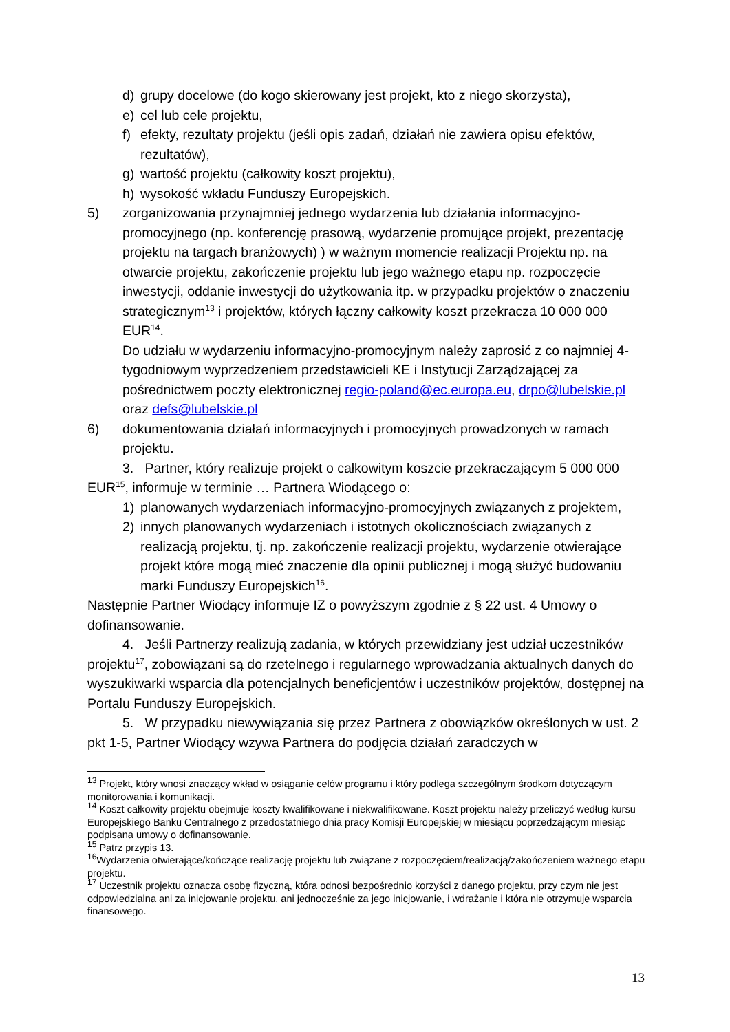d) grupy docelowe (do kogo skierowany jest projekt, kto z niego skorzysta),
e) cel lub cele projektu,
f) efekty, rezultaty projektu (jeśli opis zadań, działań nie zawiera opisu efektów, rezultatów),
g) wartość projektu (całkowity koszt projektu),
h) wysokość wkładu Funduszy Europejskich.
5) zorganizowania przynajmniej jednego wydarzenia lub działania informacyjno-promocyjnego (np. konferencję prasową, wydarzenie promujące projekt, prezentację projektu na targach branżowych) ) w ważnym momencie realizacji Projektu np. na otwarcie projektu, zakończenie projektu lub jego ważnego etapu np. rozpoczęcie inwestycji, oddanie inwestycji do użytkowania itp. w przypadku projektów o znaczeniu strategicznym<sup>13</sup> i projektów, których łączny całkowity koszt przekracza 10 000 000 EUR<sup>14</sup>.
Do udziału w wydarzeniu informacyjno-promocyjnym należy zaprosić z co najmniej 4-tygodniowym wyprzedzeniem przedstawicieli KE i Instytucji Zarządzającej za pośrednictwem poczty elektronicznej regio-poland@ec.europa.eu, drpo@lubelskie.pl oraz defs@lubelskie.pl
6) dokumentowania działań informacyjnych i promocyjnych prowadzonych w ramach projektu.
3. Partner, który realizuje projekt o całkowitym koszcie przekraczającym 5 000 000 EUR<sup>15</sup>, informuje w terminie … Partnera Wiodącego o:
1) planowanych wydarzeniach informacyjno-promocyjnych związanych z projektem,
2) innych planowanych wydarzeniach i istotnych okolicznościach związanych z realizacją projektu, tj. np. zakończenie realizacji projektu, wydarzenie otwierające projekt które mogą mieć znaczenie dla opinii publicznej i mogą służyć budowaniu marki Funduszy Europejskich<sup>16</sup>.
Następnie Partner Wiodący informuje IZ o powyższym zgodnie z § 22 ust. 4 Umowy o dofinansowanie.
4. Jeśli Partnerzy realizują zadania, w których przewidziany jest udział uczestników projektu<sup>17</sup>, zobowiązani są do rzetelnego i regularnego wprowadzania aktualnych danych do wyszukiwarki wsparcia dla potencjalnych beneficjentów i uczestników projektów, dostępnej na Portalu Funduszy Europejskich.
5. W przypadku niewywiązania się przez Partnera z obowiązków określonych w ust. 2 pkt 1-5, Partner Wiodący wzywa Partnera do podjęcia działań zaradczych w
<sup>13</sup> Projekt, który wnosi znaczący wkład w osiąganie celów programu i który podlega szczególnym środkom dotyczącym monitorowania i komunikacji.
<sup>14</sup> Koszt całkowity projektu obejmuje koszty kwalifikowane i niekwalifikowane. Koszt projektu należy przeliczyć według kursu Europejskiego Banku Centralnego z przedostatniego dnia pracy Komisji Europejskiej w miesiącu poprzedzającym miesiąc podpisana umowy o dofinansowanie.
<sup>15</sup> Patrz przypis 13.
<sup>16</sup> Wydarzenia otwierające/kończące realizację projektu lub związane z rozpoczęciem/realizacją/zakończeniem ważnego etapu projektu.
<sup>17</sup> Uczestnik projektu oznacza osobę fizyczną, która odnosi bezpośrednio korzyści z danego projektu, przy czym nie jest odpowiedzialna ani za inicjowanie projektu, ani jednocześnie za jego inicjowanie, i wdrażanie i która nie otrzymuje wsparcia finansowego.
13